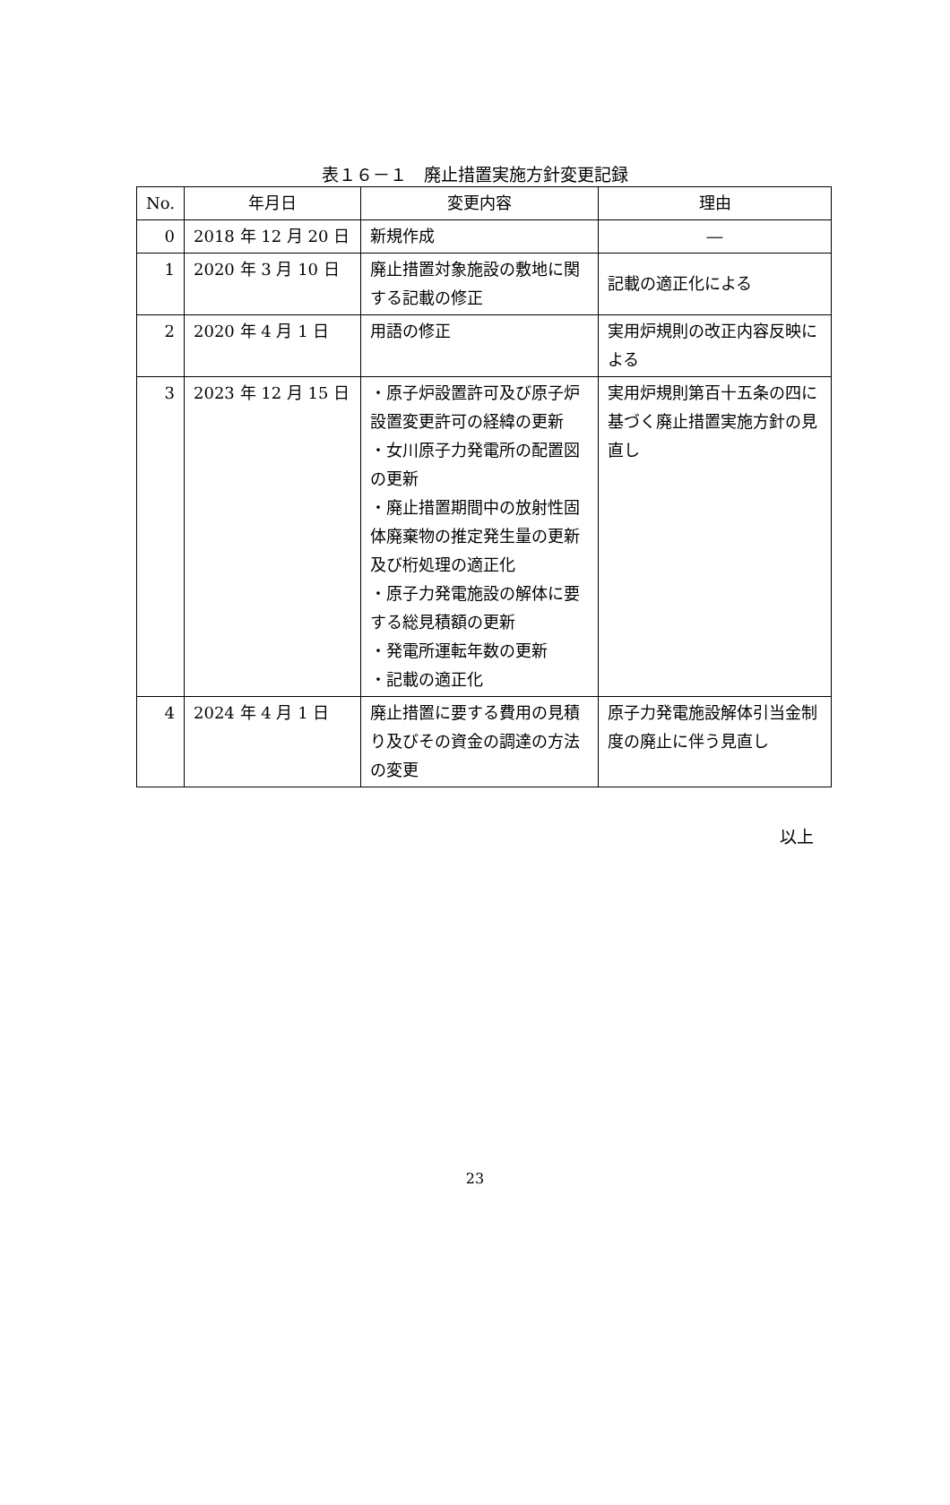表１６－１　廃止措置実施方針変更記録
| No. | 年月日 | 変更内容 | 理由 |
| --- | --- | --- | --- |
| 0 | 2018 年 12 月 20 日 | 新規作成 | ― |
| 1 | 2020 年 3 月 10 日 | 廃止措置対象施設の敷地に関する記載の修正 | 記載の適正化による |
| 2 | 2020 年 4 月 1 日 | 用語の修正 | 実用炉規則の改正内容反映による |
| 3 | 2023 年 12 月 15 日 | ・原子炉設置許可及び原子炉設置変更許可の経緯の更新 ・女川原子力発電所の配置図の更新 ・廃止措置期間中の放射性固体廃棄物の推定発生量の更新及び桁処理の適正化 ・原子力発電施設の解体に要する総見積額の更新 ・発電所運転年数の更新 ・記載の適正化 | 実用炉規則第百十五条の四に基づく廃止措置実施方針の見直し |
| 4 | 2024 年 4 月 1 日 | 廃止措置に要する費用の見積り及びその資金の調達の方法の変更 | 原子力発電施設解体引当金制度の廃止に伴う見直し |
以上
23